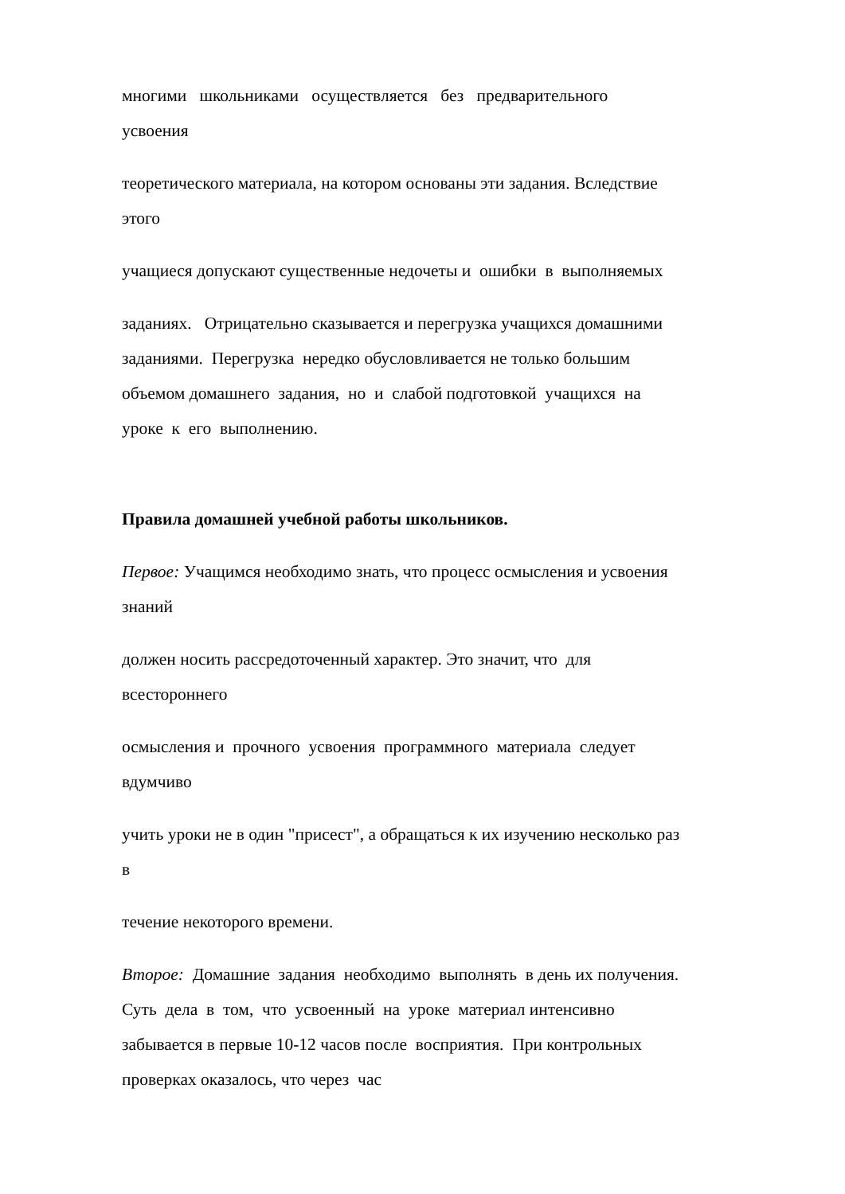многими школьниками осуществляется без предварительного
усвоения
теоретического материала, на котором основаны эти задания. Вследствие
этого
учащиеся допускают существенные недочеты и ошибки в выполняемых
заданиях. Отрицательно сказывается и перегрузка учащихся домашними
заданиями. Перегрузка нередко обусловливается не только большим
объемом домашнего задания, но и слабой подготовкой учащихся на
уроке к его выполнению.
Правила домашней учебной работы школьников.
Первое: Учащимся необходимо знать, что процесс осмысления и усвоения
знаний
должен носить рассредоточенный характер. Это значит, что для
всестороннего
осмысления и прочного усвоения программного материала следует
вдумчиво
учить уроки не в один "присест", а обращаться к их изучению несколько раз
в
течение некоторого времени.
Второе: Домашние задания необходимо выполнять в день их получения.
Суть дела в том, что усвоенный на уроке материал интенсивно
забывается в первые 10-12 часов после восприятия. При контрольных
проверках оказалось, что через час